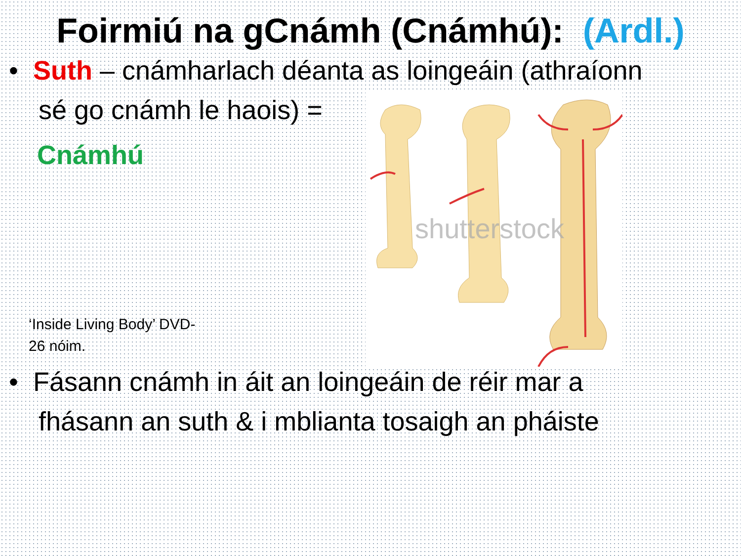Foirmiú na gCnámh (Cnámhú): (Ardl.)
• Suth – cnámharlach déanta as loingeáin (athraíonn
sé go cnámh le haois) =
Cnámhú
‘Inside Living Body’ DVD-
26 nóim.
shutterstock
• Fásann cnámh in áit an loingeáin de réir mar a
fhásann an suth & i mblianta tosaigh an pháiste